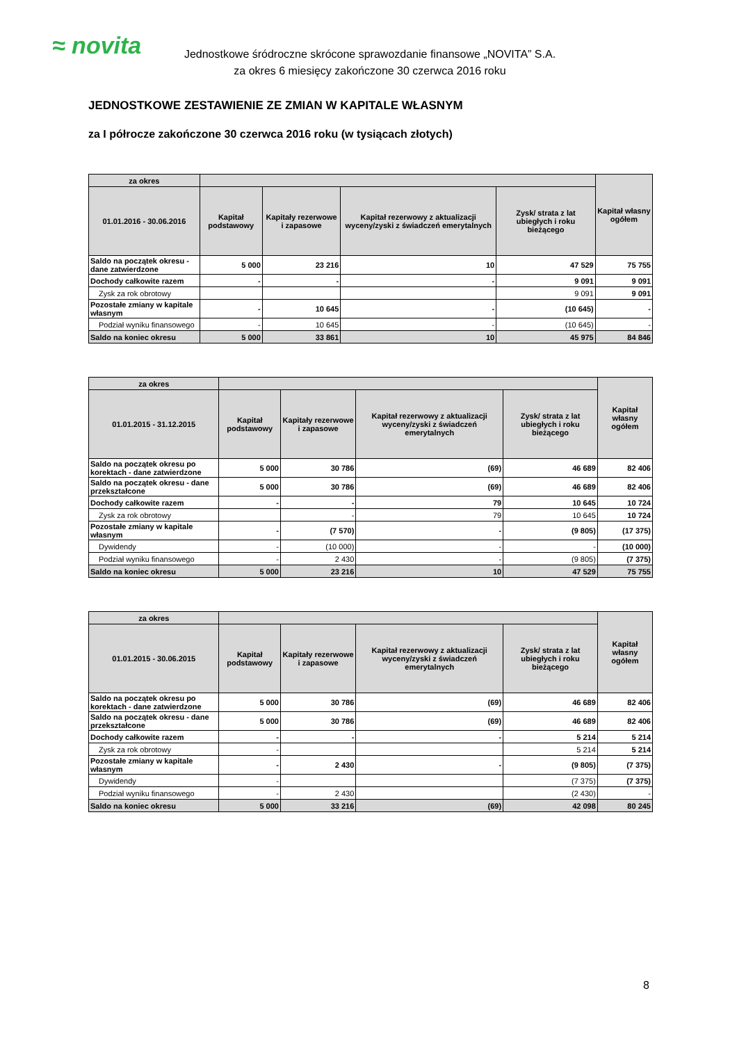≈ novita
Jednostkowe śródroczne skrócone sprawozdanie finansowe „NOVITA” S.A.
za okres 6 miesięcy zakończone 30 czerwca 2016 roku
JEDNOSTKOWE ZESTAWIENIE ZE ZMIAN W KAPITALE WŁASNYM
za I półrocze zakończone 30 czerwca 2016 roku (w tysiącach złotych)
| za okres | | | | | Kapitał własny ogółem |
| --- | --- | --- | --- | --- | --- |
| 01.01.2016 - 30.06.2016 | Kapitał podstawowy | Kapitały rezerwowe i zapasowe | Kapitał rezerwowy z aktualizacji wyceny/zyski z świadczeń emerytalnych | Zysk/ strata z lat ubiegłych i roku bieżącego | |
| Saldo na początek okresu - dane zatwierdzone | 5 000 | 23 216 | 10 | 47 529 | 75 755 |
| Dochody całkowite razem | - | - | - | 9 091 | 9 091 |
| Zysk za rok obrotowy | | | | 9 091 | 9 091 |
| Pozostałe zmiany w kapitale własnym | - | 10 645 | - | (10 645) | - |
| Podział wyniku finansowego | - | 10 645 | - | (10 645) | - |
| Saldo na koniec okresu | 5 000 | 33 861 | 10 | 45 975 | 84 846 |
| za okres | | | | | Kapitał własny ogółem |
| --- | --- | --- | --- | --- | --- |
| 01.01.2015 - 31.12.2015 | Kapitał podstawowy | Kapitały rezerwowe i zapasowe | Kapitał rezerwowy z aktualizacji wyceny/zyski z świadczeń emerytalnych | Zysk/ strata z lat ubiegłych i roku bieżącego | |
| Saldo na początek okresu po korektach - dane zatwierdzone | 5 000 | 30 786 | (69) | 46 689 | 82 406 |
| Saldo na początek okresu - dane przekształcone | 5 000 | 30 786 | (69) | 46 689 | 82 406 |
| Dochody całkowite razem | - | - | 79 | 10 645 | 10 724 |
| Zysk za rok obrotowy | | - | 79 | 10 645 | 10 724 |
| Pozostałe zmiany w kapitale własnym | - | (7 570) | - | (9 805) | (17 375) |
| Dywidendy | - | (10 000) | - | - | (10 000) |
| Podział wyniku finansowego | - | 2 430 | - | (9 805) | (7 375) |
| Saldo na koniec okresu | 5 000 | 23 216 | 10 | 47 529 | 75 755 |
| za okres | | | | | Kapitał własny ogółem |
| --- | --- | --- | --- | --- | --- |
| 01.01.2015 - 30.06.2015 | Kapitał podstawowy | Kapitały rezerwowe i zapasowe | Kapitał rezerwowy z aktualizacji wyceny/zyski z świadczeń emerytalnych | Zysk/ strata z lat ubiegłych i roku bieżącego | |
| Saldo na początek okresu po korektach - dane zatwierdzone | 5 000 | 30 786 | (69) | 46 689 | 82 406 |
| Saldo na początek okresu - dane przekształcone | 5 000 | 30 786 | (69) | 46 689 | 82 406 |
| Dochody całkowite razem | - | - | - | 5 214 | 5 214 |
| Zysk za rok obrotowy | - | | | 5 214 | 5 214 |
| Pozostałe zmiany w kapitale własnym | - | 2 430 | - | (9 805) | (7 375) |
| Dywidendy | - | | | (7 375) | (7 375) |
| Podział wyniku finansowego | - | 2 430 | | (2 430) | - |
| Saldo na koniec okresu | 5 000 | 33 216 | (69) | 42 098 | 80 245 |
8